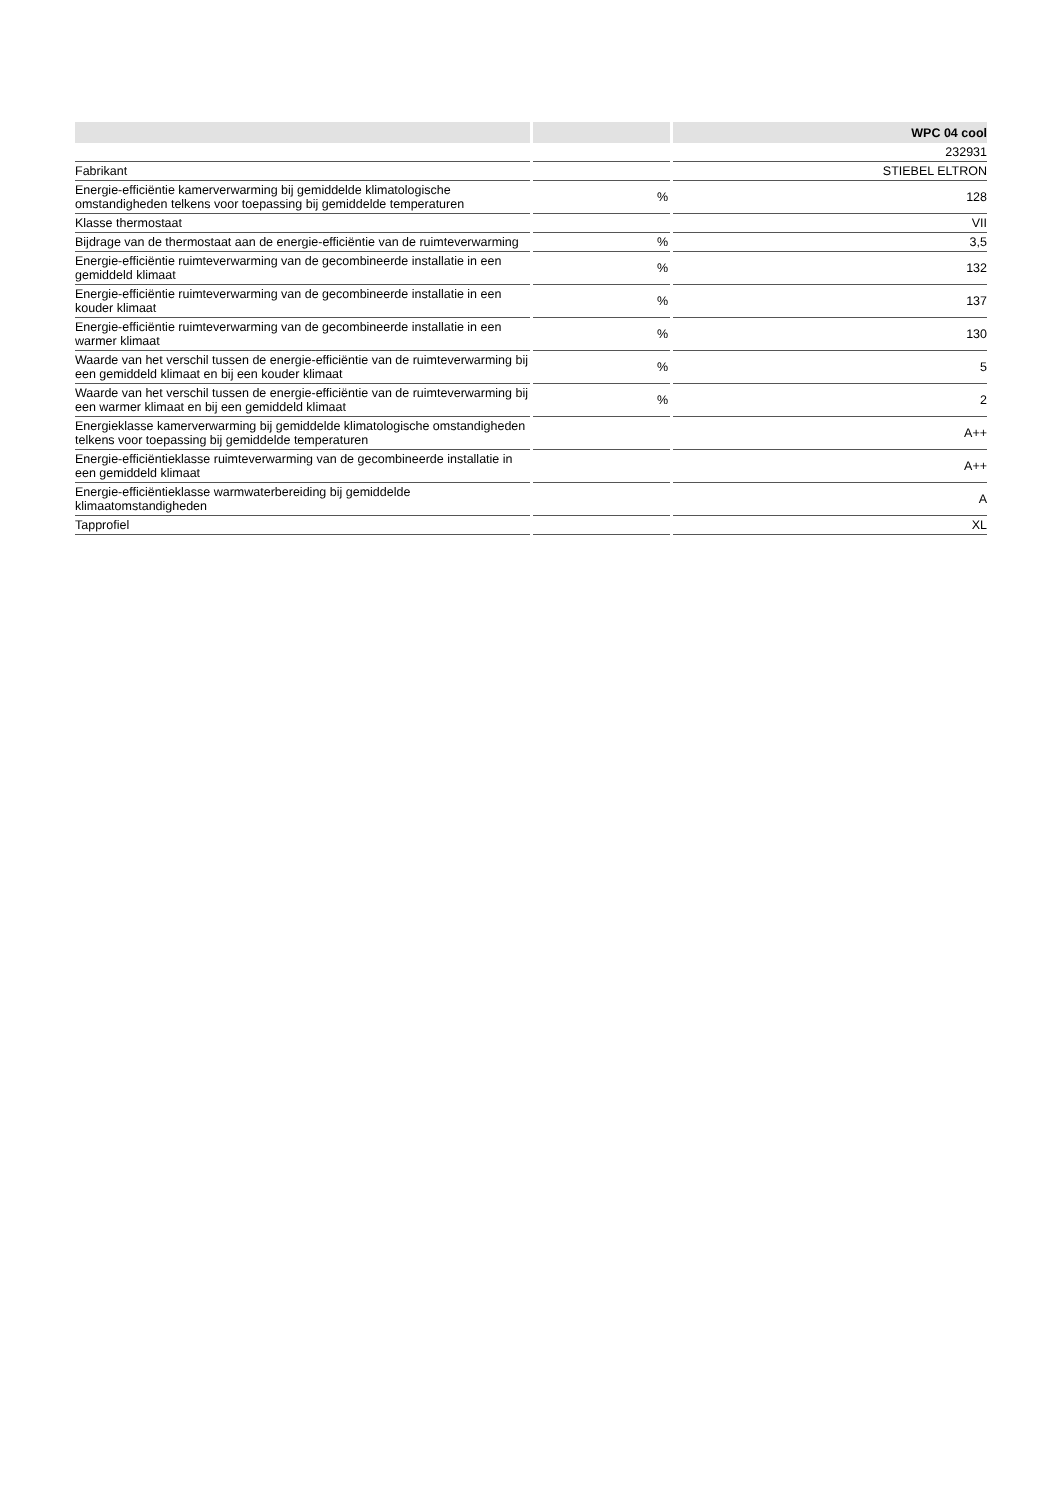| | | WPC 04 cool |
| --- | --- | --- |
| | | 232931 |
| Fabrikant | | STIEBEL ELTRON |
| Energie-efficiëntie kamerverwarming bij gemiddelde klimatologische omstandigheden telkens voor toepassing bij gemiddelde temperaturen | % | 128 |
| Klasse thermostaat | | VII |
| Bijdrage van de thermostaat aan de energie-efficiëntie van de ruimteverwarming | % | 3,5 |
| Energie-efficiëntie ruimteverwarming van de gecombineerde installatie in een gemiddeld klimaat | % | 132 |
| Energie-efficiëntie ruimteverwarming van de gecombineerde installatie in een kouder klimaat | % | 137 |
| Energie-efficiëntie ruimteverwarming van de gecombineerde installatie in een warmer klimaat | % | 130 |
| Waarde van het verschil tussen de energie-efficiëntie van de ruimteverwarming bij een gemiddeld klimaat en bij een kouder klimaat | % | 5 |
| Waarde van het verschil tussen de energie-efficiëntie van de ruimteverwarming bij een warmer klimaat en bij een gemiddeld klimaat | % | 2 |
| Energieklasse kamerverwarming bij gemiddelde klimatologische omstandigheden telkens voor toepassing bij gemiddelde temperaturen | | A++ |
| Energie-efficiëntieklasse ruimteverwarming van de gecombineerde installatie in een gemiddeld klimaat | | A++ |
| Energie-efficiëntieklasse warmwaterbereiding bij gemiddelde klimaatomstandigheden | | A |
| Tapprofiel | | XL |